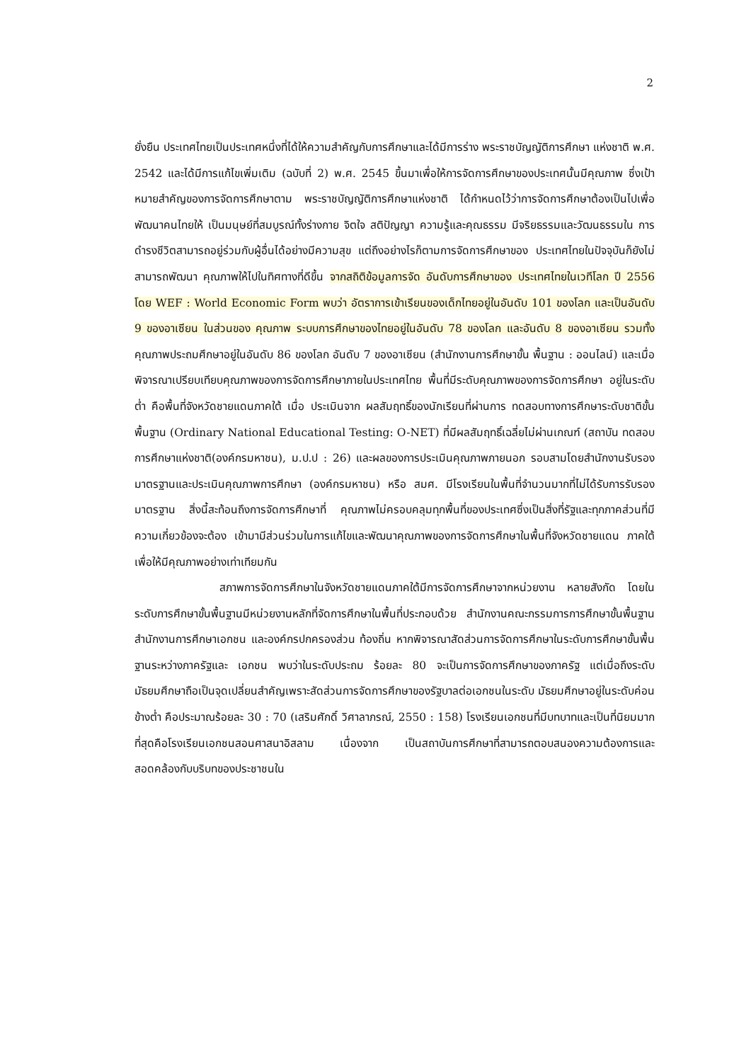2
ยั่งยืน ประเทศไทยเป็นประเทศหนึ่งที่ได้ให้ความสำคัญกับการศึกษาและได้มีการร่าง พระราชบัญญัติการศึกษา แห่งชาติ พ.ศ. 2542 และได้มีการแก้ไขเพิ่มเติม (ฉบับที่ 2) พ.ศ. 2545 ขึ้นมาเพื่อให้การจัดการศึกษาของประเทศนั้นมีคุณภาพ ซึ่งเป้าหมายสำคัญของการจัดการศึกษาตาม พระราชบัญญัติการศึกษาแห่งชาติ ได้กำหนดไว้ว่าการจัดการศึกษาต้องเป็นไปเพื่อพัฒนาคนไทยให้ เป็นมนุษย์ที่สมบูรณ์ทั้งร่างกาย จิตใจ สติปัญญา ความรู้และคุณธรรม มีจริยธรรมและวัฒนธรรมใน การดำรงชีวิตสามารถอยู่ร่วมกับผู้อื่นได้อย่างมีความสุข แต่ถึงอย่างไรก็ตามการจัดการศึกษาของ ประเทศไทยในปัจจุบันก็ยังไม่สามารถพัฒนา คุณภาพให้ไปในทิศทางที่ดีขึ้น จากสถิติข้อมูลการจัด อันดับการศึกษาของ ประเทศไทยในเวทีโลก ปี 2556 โดย WEF : World Economic Form พบว่า อัตราการเข้าเรียนของเด็กไทยอยู่ในอันดับ 101 ของโลก และเป็นอันดับ 9 ของอาเซียน ในส่วนของ คุณภาพ ระบบการศึกษาของไทยอยู่ในอันดับ 78 ของโลก และอันดับ 8 ของอาเซียน รวมทั้ง คุณภาพประถมศึกษาอยู่ในอันดับ 86 ของโลก อันดับ 7 ของอาเซียน (สำนักงานการศึกษาขั้น พื้นฐาน : ออนไลน์) และเมื่อพิจารณาเปรียบเทียบคุณภาพของการจัดการศึกษาภายในประเทศไทย พื้นที่มีระดับคุณภาพของการจัดการศึกษา อยู่ในระดับต่ำ คือพื้นที่จังหวัดชายแดนภาคใต้ เมื่อ ประเมินจาก ผลสัมฤทธิ์ของนักเรียนที่ผ่านการ ทดสอบทางการศึกษาระดับชาติขั้นพื้นฐาน (Ordinary National Educational Testing: O-NET) ที่มีผลสัมฤทธิ์เฉลี่ยไม่ผ่านเกณฑ์ (สถาบัน ทดสอบการศึกษาแห่งชาติ(องค์กรมหาชน), ม.ป.ป : 26) และผลของการประเมินคุณภาพภายนอก รอบสามโดยสำนักงานรับรองมาตรฐานและประเมินคุณภาพการศึกษา (องค์กรมหาชน) หรือ สมศ. มีโรงเรียนในพื้นที่จำนวนมากที่ไม่ได้รับการรับรองมาตรฐาน สิ่งนี้สะท้อนถึงการจัดการศึกษาที่ คุณภาพไม่ครอบคลุมทุกพื้นที่ของประเทศซึ่งเป็นสิ่งที่รัฐและทุกภาคส่วนที่มีความเกี่ยวข้องจะต้อง เข้ามามีส่วนร่วมในการแก้ไขและพัฒนาคุณภาพของการจัดการศึกษาในพื้นที่จังหวัดชายแดน ภาคใต้เพื่อให้มีคุณภาพอย่างเท่าเทียมกัน
สภาพการจัดการศึกษาในจังหวัดชายแดนภาคใต้มีการจัดการศึกษาจากหน่วยงาน หลายสังกัด โดยในระดับการศึกษาขั้นพื้นฐานมีหน่วยงานหลักที่จัดการศึกษาในพื้นที่ประกอบด้วย สำนักงานคณะกรรมการการศึกษาขั้นพื้นฐาน สำนักงานการศึกษาเอกชน และองค์กรปกครองส่วน ท้องถิ่น หากพิจารณาสัดส่วนการจัดการศึกษาในระดับการศึกษาขั้นพื้นฐานระหว่างภาครัฐและ เอกชน พบว่าในระดับประถม ร้อยละ 80 จะเป็นการจัดการศึกษาของภาครัฐ แต่เมื่อถึงระดับ มัธยมศึกษาถือเป็นจุดเปลี่ยนสำคัญเพราะสัดส่วนการจัดการศึกษาของรัฐบาลต่อเอกชนในระดับ มัธยมศึกษาอยู่ในระดับค่อนข้างต่ำ คือประมาณร้อยละ 30 : 70 (เสริมศักดิ์ วิศาลาภรณ์, 2550 : 158) โรงเรียนเอกชนที่มีบทบาทและเป็นที่นิยมมากที่สุดคือโรงเรียนเอกชนสอนศาสนาอิสลาม เนื่องจาก เป็นสถาบันการศึกษาที่สามารถตอบสนองความต้องการและสอดคล้องกับบริบทของประชาชนใน